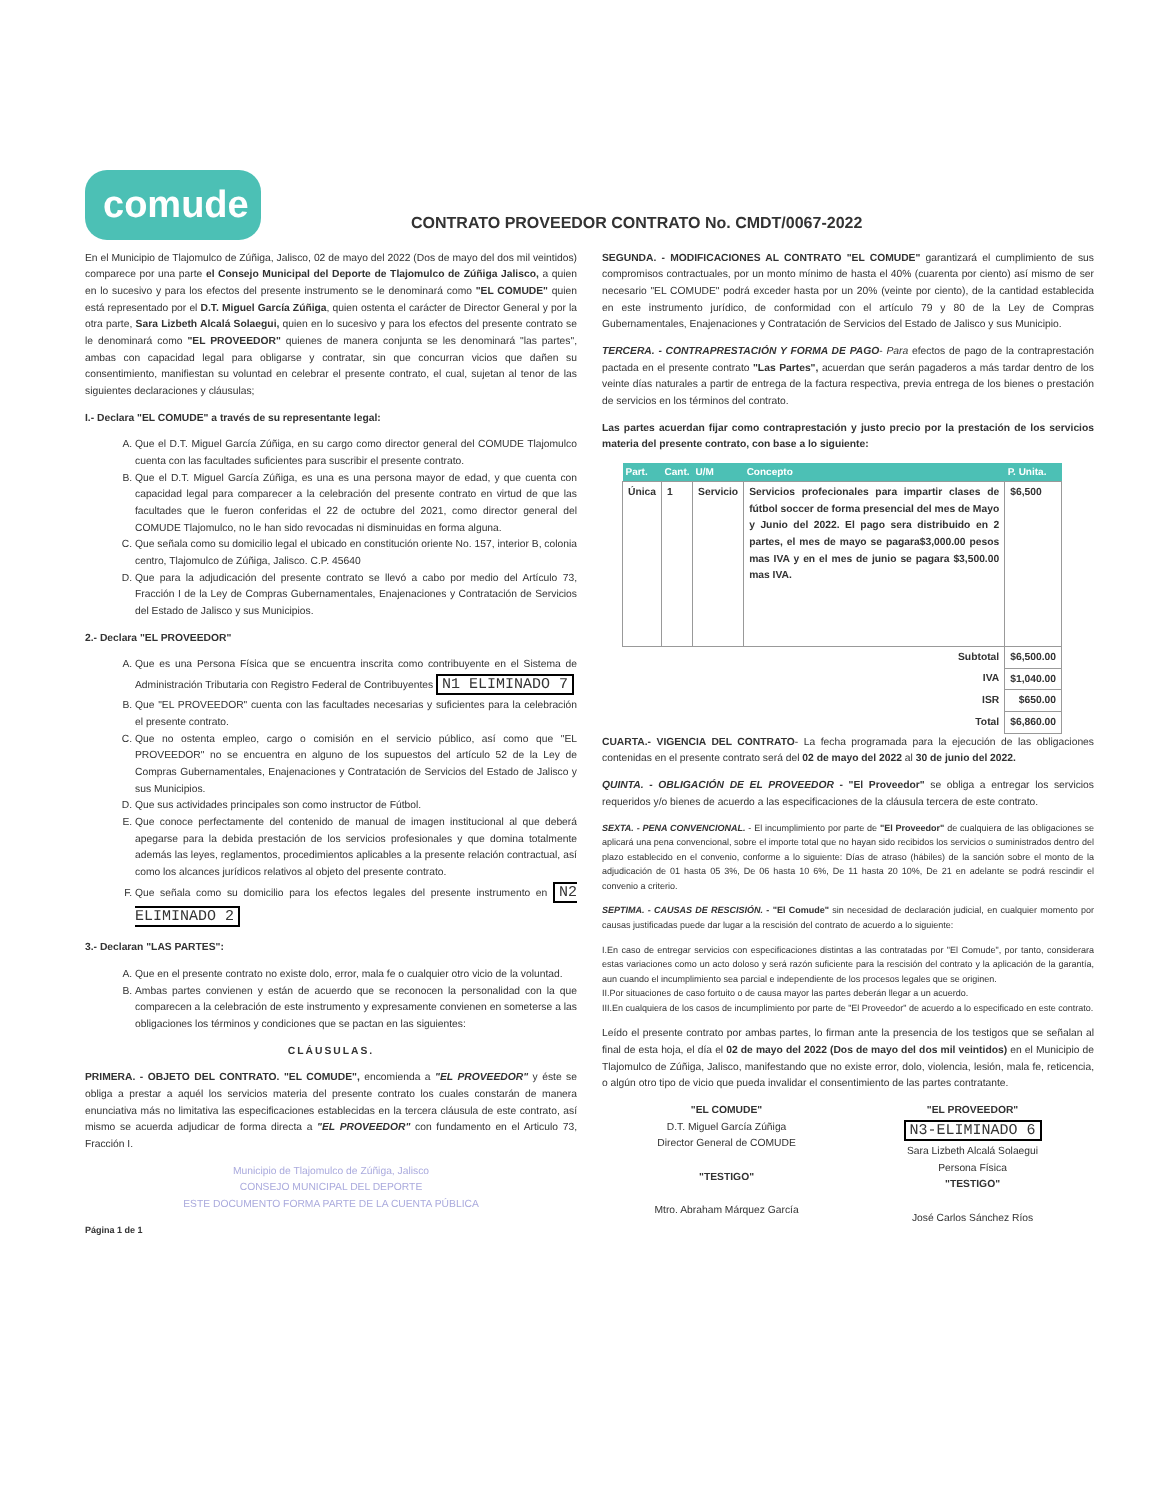comude
CONTRATO PROVEEDOR CONTRATO No. CMDT/0067-2022
En el Municipio de Tlajomulco de Zúñiga, Jalisco, 02 de mayo del 2022 (Dos de mayo del dos mil veintidos) comparece por una parte el Consejo Municipal del Deporte de Tlajomulco de Zúñiga Jalisco, a quien en lo sucesivo y para los efectos del presente instrumento se le denominará como "EL COMUDE" quien está representado por el D.T. Miguel García Zúñiga, quien ostenta el carácter de Director General y por la otra parte, Sara Lizbeth Alcalá Solaegui, quien en lo sucesivo y para los efectos del presente contrato se le denominará como "EL PROVEEDOR" quienes de manera conjunta se les denominará "las partes", ambas con capacidad legal para obligarse y contratar, sin que concurran vicios que dañen su consentimiento, manifiestan su voluntad en celebrar el presente contrato, el cual, sujetan al tenor de las siguientes declaraciones y cláusulas;
I.- Declara "EL COMUDE" a través de su representante legal:
A. Que el D.T. Miguel García Zúñiga, en su cargo como director general del COMUDE Tlajomulco cuenta con las facultades suficientes para suscribir el presente contrato.
B. Que el D.T. Miguel García Zúñiga, es una es una persona mayor de edad, y que cuenta con capacidad legal para comparecer a la celebración del presente contrato en virtud de que las facultades que le fueron conferidas el 22 de octubre del 2021, como director general del COMUDE Tlajomulco, no le han sido revocadas ni disminuidas en forma alguna.
C. Que señala como su domicilio legal el ubicado en constitución oriente No. 157, interior B, colonia centro, Tlajomulco de Zúñiga, Jalisco. C.P. 45640
D. Que para la adjudicación del presente contrato se llevó a cabo por medio del Artículo 73, Fracción I de la Ley de Compras Gubernamentales, Enajenaciones y Contratación de Servicios del Estado de Jalisco y sus Municipios.
2.- Declara "EL PROVEEDOR"
A. Que es una Persona Física que se encuentra inscrita como contribuyente en el Sistema de Administración Tributaria con Registro Federal de Contribuyentes N1 ELIMINADO 7
B. Que "EL PROVEEDOR" cuenta con las facultades necesarias y suficientes para la celebración el presente contrato.
C. Que no ostenta empleo, cargo o comisión en el servicio público, así como que "EL PROVEEDOR" no se encuentra en alguno de los supuestos del artículo 52 de la Ley de Compras Gubernamentales, Enajenaciones y Contratación de Servicios del Estado de Jalisco y sus Municipios.
D. Que sus actividades principales son como instructor de Fútbol.
E. Que conoce perfectamente del contenido de manual de imagen institucional al que deberá apegarse para la debida prestación de los servicios profesionales y que domina totalmente además las leyes, reglamentos, procedimientos aplicables a la presente relación contractual, así como los alcances jurídicos relativos al objeto del presente contrato.
F. Que señala como su domicilio para los efectos legales del presente instrumento en N2 ELIMINADO 2
3.- Declaran "LAS PARTES":
A. Que en el presente contrato no existe dolo, error, mala fe o cualquier otro vicio de la voluntad.
B. Ambas partes convienen y están de acuerdo que se reconocen la personalidad con la que comparecen a la celebración de este instrumento y expresamente convienen en someterse a las obligaciones los términos y condiciones que se pactan en las siguientes:
CLÁUSULAS.
PRIMERA. - OBJETO DEL CONTRATO. "EL COMUDE", encomienda a "EL PROVEEDOR" y éste se obliga a prestar a aquél los servicios materia del presente contrato los cuales constarán de manera enunciativa más no limitativa las especificaciones establecidas en la tercera cláusula de este contrato, así mismo se acuerda adjudicar de forma directa a "EL PROVEEDOR" con fundamento en el Articulo 73, Fracción I.
Municipio de Tlajomulco de Zúñiga, Jalisco
CONSEJO MUNICIPAL DEL DEPORTE
ESTE DOCUMENTO FORMA PARTE DE LA CUENTA PÚBLICA
Página 1 de 1
SEGUNDA. - MODIFICACIONES AL CONTRATO "EL COMUDE" garantizará el cumplimiento de sus compromisos contractuales, por un monto mínimo de hasta el 40% (cuarenta por ciento) así mismo de ser necesario "EL COMUDE" podrá exceder hasta por un 20% (veinte por ciento), de la cantidad establecida en este instrumento jurídico, de conformidad con el artículo 79 y 80 de la Ley de Compras Gubernamentales, Enajenaciones y Contratación de Servicios del Estado de Jalisco y sus Municipio.
TERCERA. - CONTRAPRESTACIÓN Y FORMA DE PAGO- Para efectos de pago de la contraprestación pactada en el presente contrato "Las Partes", acuerdan que serán pagaderos a más tardar dentro de los veinte días naturales a partir de entrega de la factura respectiva, previa entrega de los bienes o prestación de servicios en los términos del contrato.
Las partes acuerdan fijar como contraprestación y justo precio por la prestación de los servicios materia del presente contrato, con base a lo siguiente:
| Part. | Cant. | U/M | Concepto | P. Unita. |
| --- | --- | --- | --- | --- |
| Única | 1 | Servicio | Servicios profecionales para impartir clases de fútbol soccer de forma presencial del mes de Mayo y Junio del 2022. El pago sera distribuido en 2 partes, el mes de mayo se pagara$3,000.00 pesos mas IVA y en el mes de junio se pagara $3,500.00 mas IVA. | $6,500 |
| Subtotal | | | | $6,500.00 |
| IVA | | | | $1,040.00 |
| ISR | | | | $650.00 |
| Total | | | | $6,860.00 |
CUARTA.- VIGENCIA DEL CONTRATO- La fecha programada para la ejecución de las obligaciones contenidas en el presente contrato será del 02 de mayo del 2022 al 30 de junio del 2022.
QUINTA. - OBLIGACIÓN DE EL PROVEEDOR - "El Proveedor" se obliga a entregar los servicios requeridos y/o bienes de acuerdo a las especificaciones de la cláusula tercera de este contrato.
SEXTA. - PENA CONVENCIONAL. - El incumplimiento por parte de "El Proveedor" de cualquiera de las obligaciones se aplicará una pena convencional, sobre el importe total que no hayan sido recibidos los servicios o suministrados dentro del plazo establecido en el convenio, conforme a lo siguiente: Días de atraso (hábiles) de la sanción sobre el monto de la adjudicación de 01 hasta 05 3%, De 06 hasta 10 6%, De 11 hasta 20 10%, De 21 en adelante se podrá rescindir el convenio a criterio.
SEPTIMA. - CAUSAS DE RESCISIÓN. - "El Comude" sin necesidad de declaración judicial, en cualquier momento por causas justificadas puede dar lugar a la rescisión del contrato de acuerdo a lo siguiente:
I.En caso de entregar servicios con especificaciones distintas a las contratadas por "El Comude", por tanto, considerara estas variaciones como un acto doloso y será razón suficiente para la rescisión del contrato y la aplicación de la garantía, aun cuando el incumplimiento sea parcial e independiente de los procesos legales que se originen.
II.Por situaciones de caso fortuito o de causa mayor las partes deberán llegar a un acuerdo.
III.En cualquiera de los casos de incumplimiento por parte de "El Proveedor" de acuerdo a lo especificado en este contrato.
Leído el presente contrato por ambas partes, lo firman ante la presencia de los testigos que se señalan al final de esta hoja, el día el 02 de mayo del 2022 (Dos de mayo del dos mil veintidos) en el Municipio de Tlajomulco de Zúñiga, Jalisco, manifestando que no existe error, dolo, violencia, lesión, mala fe, reticencia, o algún otro tipo de vicio que pueda invalidar el consentimiento de las partes contratante.
"EL COMUDE"
D.T. Miguel García Zúñiga
Director General de COMUDE
"TESTIGO"
Mtro. Abraham Márquez García
"EL PROVEEDOR"
N3-ELIMINADO 6
Sara Lizbeth Alcalá Solaegui
Persona Física
"TESTIGO"
José Carlos Sánchez Ríos